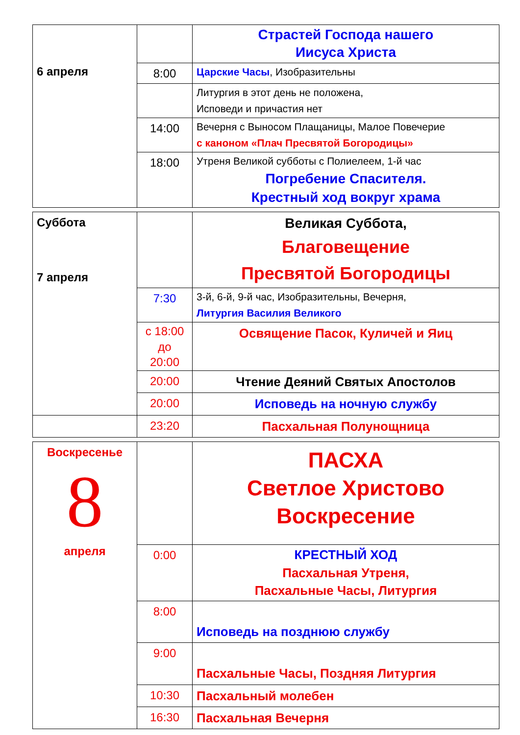| 6 апреля | | Страстей Господа нашего Иисуса Христа |
| | 8:00 | Царские Часы , Изобразительны |
| | | Литургия в этот день не положена, Исповеди и причастия нет |
| | 14:00 | Вечерня с Выносом Плащаницы, Малое Повечерие с каноном «Плач Пресвятой Богородицы» |
| | 18:00 | Утреня Великой субботы с Полиелеем, 1-й час Погребение Спасителя. Крестный ход вокруг храма |
| Суббота 7 апреля | | Великая Суббота, Благовещение Пресвятой Богородицы |
| | 7:30 | 3-й, 6-й, 9-й час, Изобразительны, Вечерня, Литургия Василия Великого |
| | с 18:00 до 20:00 | Освящение Пасок, Куличей и Яиц |
| | 20:00 | Чтение Деяний Святых Апостолов |
| | 20:00 | Исповедь на ночную службу |
| | 23:20 | Пасхальная Полунощница |
| Воскресенье 8 апреля | | ПАСХА Светлое Христово Воскресение |
| | 0:00 | КРЕСТНЫЙ ХОД Пасхальная Утреня, Пасхальные Часы, Литургия |
| | 8:00 | Исповедь на позднюю службу |
| | 9:00 | Пасхальные Часы, Поздняя Литургия |
| | 10:30 | Пасхальный молебен |
| | 16:30 | Пасхальная Вечерня |